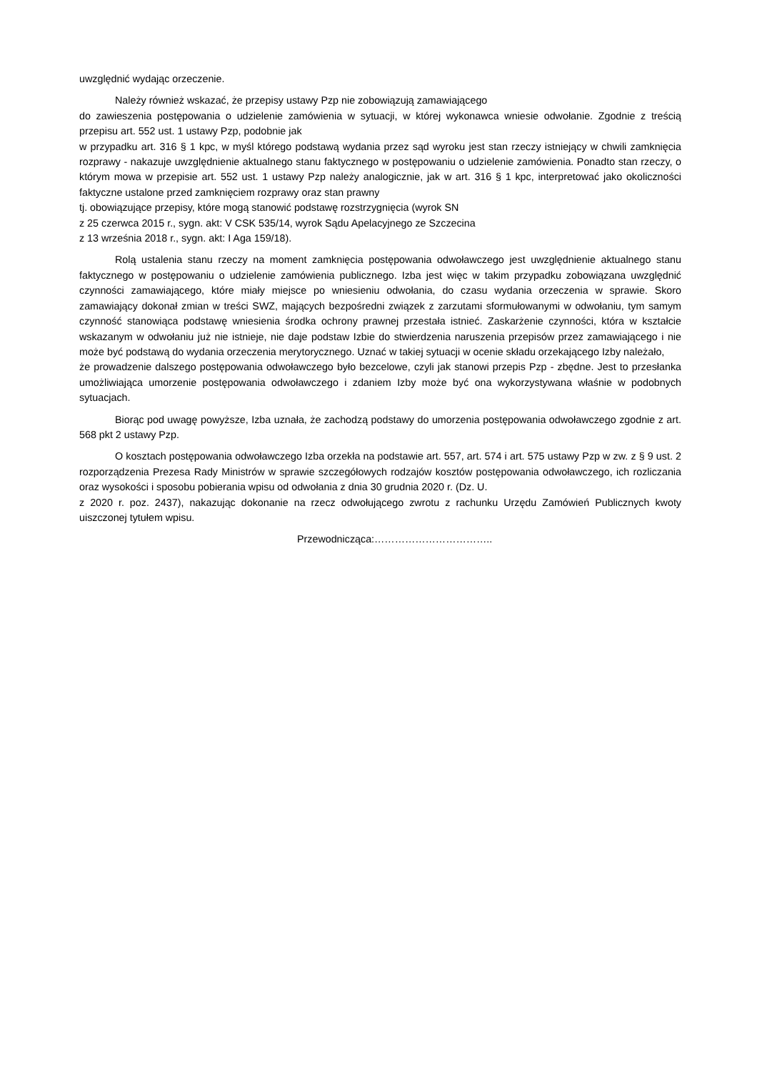uwzględnić wydając orzeczenie.
Należy również wskazać, że przepisy ustawy Pzp nie zobowiązują zamawiającego
do zawieszenia postępowania o udzielenie zamówienia w sytuacji, w której wykonawca wniesie odwołanie. Zgodnie z treścią przepisu art. 552 ust. 1 ustawy Pzp, podobnie jak
w przypadku art. 316 § 1 kpc, w myśl którego podstawą wydania przez sąd wyroku jest stan rzeczy istniejący w chwili zamknięcia rozprawy - nakazuje uwzględnienie aktualnego stanu faktycznego w postępowaniu o udzielenie zamówienia. Ponadto stan rzeczy, o którym mowa w przepisie art. 552 ust. 1 ustawy Pzp należy analogicznie, jak w art. 316 § 1 kpc, interpretować jako okoliczności faktyczne ustalone przed zamknięciem rozprawy oraz stan prawny
tj. obowiązujące przepisy, które mogą stanowić podstawę rozstrzygnięcia (wyrok SN
z 25 czerwca 2015 r., sygn. akt: V CSK 535/14, wyrok Sądu Apelacyjnego ze Szczecina
z 13 września 2018 r., sygn. akt: I Aga 159/18).
Rolą ustalenia stanu rzeczy na moment zamknięcia postępowania odwoławczego jest uwzględnienie aktualnego stanu faktycznego w postępowaniu o udzielenie zamówienia publicznego. Izba jest więc w takim przypadku zobowiązana uwzględnić czynności zamawiającego, które miały miejsce po wniesieniu odwołania, do czasu wydania orzeczenia w sprawie. Skoro zamawiający dokonał zmian w treści SWZ, mających bezpośredni związek z zarzutami sformułowanymi w odwołaniu, tym samym czynność stanowiąca podstawę wniesienia środka ochrony prawnej przestała istnieć. Zaskarżenie czynności, która w kształcie wskazanym w odwołaniu już nie istnieje, nie daje podstaw Izbie do stwierdzenia naruszenia przepisów przez zamawiającego i nie może być podstawą do wydania orzeczenia merytorycznego. Uznać w takiej sytuacji w ocenie składu orzekającego Izby należało,
że prowadzenie dalszego postępowania odwoławczego było bezcelowe, czyli jak stanowi przepis Pzp - zbędne. Jest to przesłanka umożliwiająca umorzenie postępowania odwoławczego i zdaniem Izby może być ona wykorzystywana właśnie w podobnych sytuacjach.
Biorąc pod uwagę powyższe, Izba uznała, że zachodzą podstawy do umorzenia postępowania odwoławczego zgodnie z art. 568 pkt 2 ustawy Pzp.
O kosztach postępowania odwoławczego Izba orzekła na podstawie art. 557, art. 574 i art. 575 ustawy Pzp w zw. z § 9 ust. 2 rozporządzenia Prezesa Rady Ministrów w sprawie szczegółowych rodzajów kosztów postępowania odwoławczego, ich rozliczania oraz wysokości i sposobu pobierania wpisu od odwołania z dnia 30 grudnia 2020 r. (Dz. U.
z 2020 r. poz. 2437), nakazując dokonanie na rzecz odwołującego zwrotu z rachunku Urzędu Zamówień Publicznych kwoty uiszczonej tytułem wpisu.
Przewodnicząca:……………………………..